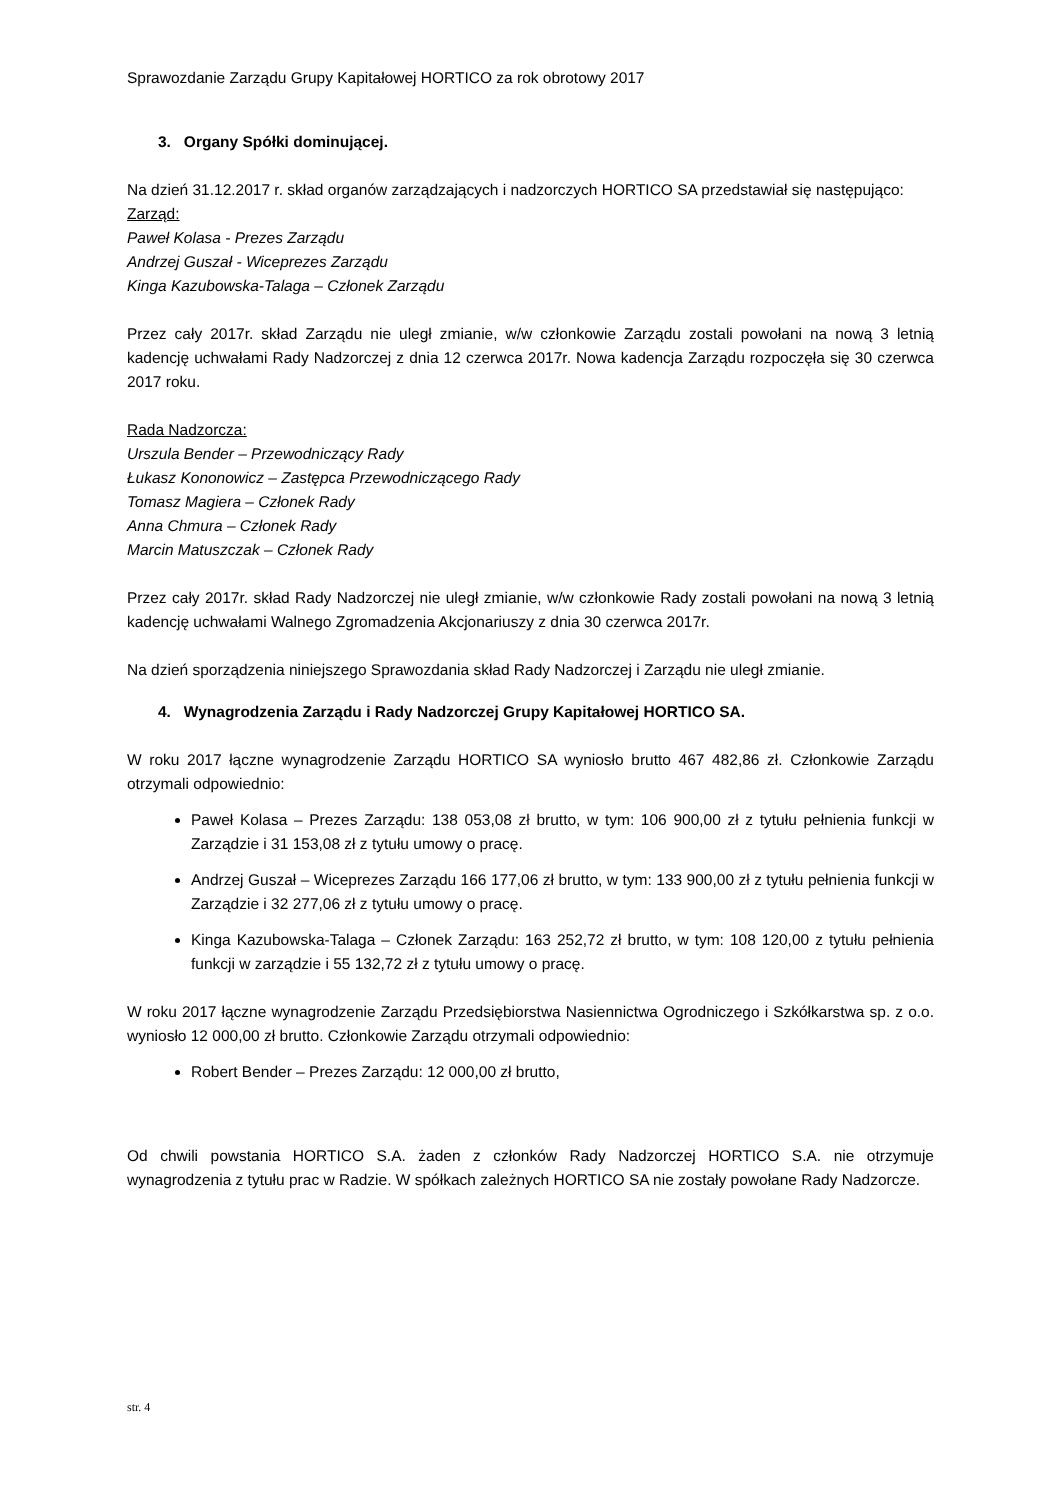Sprawozdanie Zarządu Grupy Kapitałowej HORTICO za rok obrotowy 2017
3. Organy Spółki dominującej.
Na dzień 31.12.2017 r. skład organów zarządzających i nadzorczych HORTICO SA przedstawiał się następująco:
Zarząd:
Paweł Kolasa - Prezes Zarządu
Andrzej Guszał - Wiceprezes Zarządu
Kinga Kazubowska-Talaga – Członek Zarządu
Przez cały 2017r. skład Zarządu nie uległ zmianie, w/w członkowie Zarządu zostali powołani na nową 3 letnią kadencję uchwałami Rady Nadzorczej z dnia 12 czerwca 2017r. Nowa kadencja Zarządu rozpoczęła się 30 czerwca 2017 roku.
Rada Nadzorcza:
Urszula Bender – Przewodniczący Rady
Łukasz Kononowicz – Zastępca Przewodniczącego Rady
Tomasz Magiera – Członek Rady
Anna Chmura – Członek Rady
Marcin Matuszczak – Członek Rady
Przez cały 2017r. skład Rady Nadzorczej nie uległ zmianie, w/w członkowie Rady zostali powołani na nową 3 letnią kadencję uchwałami Walnego Zgromadzenia Akcjonariuszy z dnia 30 czerwca 2017r.
Na dzień sporządzenia niniejszego Sprawozdania skład Rady Nadzorczej i Zarządu nie uległ zmianie.
4. Wynagrodzenia Zarządu i Rady Nadzorczej Grupy Kapitałowej HORTICO SA.
W roku 2017 łączne wynagrodzenie Zarządu HORTICO SA wyniosło brutto 467 482,86 zł. Członkowie Zarządu otrzymali odpowiednio:
Paweł Kolasa – Prezes Zarządu: 138 053,08 zł brutto, w tym: 106 900,00 zł z tytułu pełnienia funkcji w Zarządzie i 31 153,08 zł z tytułu umowy o pracę.
Andrzej Guszał – Wiceprezes Zarządu 166 177,06 zł brutto, w tym: 133 900,00 zł z tytułu pełnienia funkcji w Zarządzie i 32 277,06 zł z tytułu umowy o pracę.
Kinga Kazubowska-Talaga – Członek Zarządu: 163 252,72 zł brutto, w tym: 108 120,00 z tytułu pełnienia funkcji w zarządzie i 55 132,72 zł z tytułu umowy o pracę.
W roku 2017 łączne wynagrodzenie Zarządu Przedsiębiorstwa Nasiennictwa Ogrodniczego i Szkółkarstwa sp. z o.o. wyniosło 12 000,00 zł brutto. Członkowie Zarządu otrzymali odpowiednio:
Robert Bender – Prezes Zarządu: 12 000,00 zł brutto,
Od chwili powstania HORTICO S.A. żaden z członków Rady Nadzorczej HORTICO S.A. nie otrzymuje wynagrodzenia z tytułu prac w Radzie. W spółkach zależnych HORTICO SA nie zostały powołane Rady Nadzorcze.
str. 4